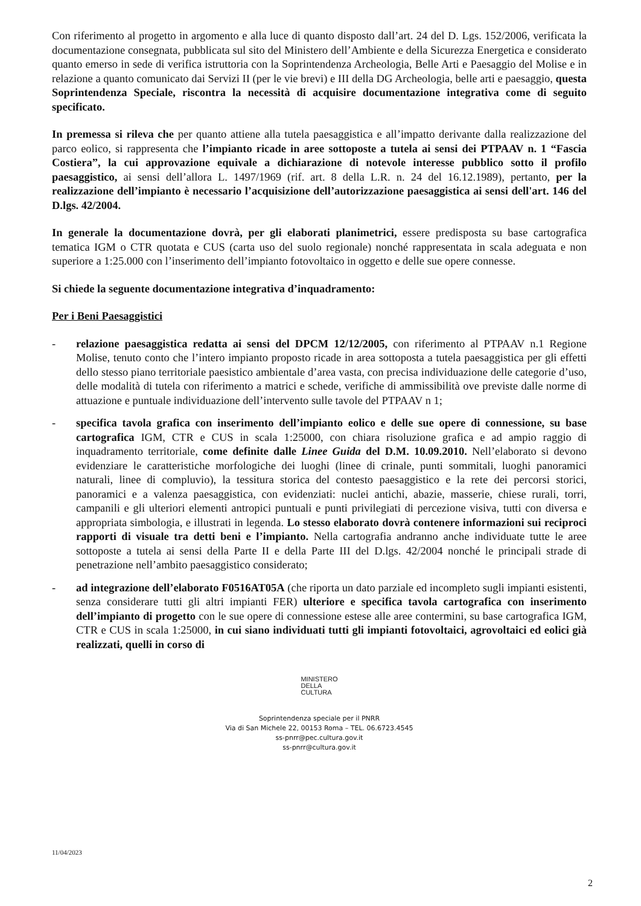Con riferimento al progetto in argomento e alla luce di quanto disposto dall’art. 24 del D. Lgs. 152/2006, verificata la documentazione consegnata, pubblicata sul sito del Ministero dell’Ambiente e della Sicurezza Energetica e considerato quanto emerso in sede di verifica istruttoria con la Soprintendenza Archeologia, Belle Arti e Paesaggio del Molise e in relazione a quanto comunicato dai Servizi II (per le vie brevi) e III della DG Archeologia, belle arti e paesaggio, questa Soprintendenza Speciale, riscontra la necessità di acquisire documentazione integrativa come di seguito specificato.
In premessa si rileva che per quanto attiene alla tutela paesaggistica e all’impatto derivante dalla realizzazione del parco eolico, si rappresenta che l’impianto ricade in aree sottoposte a tutela ai sensi dei PTPAAV n. 1 “Fascia Costiera”, la cui approvazione equivale a dichiarazione di notevole interesse pubblico sotto il profilo paesaggistico, ai sensi dell’allora L. 1497/1969 (rif. art. 8 della L.R. n. 24 del 16.12.1989), pertanto, per la realizzazione dell’impianto è necessario l’acquisizione dell’autorizzazione paesaggistica ai sensi dell'art. 146 del D.lgs. 42/2004.
In generale la documentazione dovrà, per gli elaborati planimetrici, essere predisposta su base cartografica tematica IGM o CTR quotata e CUS (carta uso del suolo regionale) nonché rappresentata in scala adeguata e non superiore a 1:25.000 con l’inserimento dell’impianto fotovoltaico in oggetto e delle sue opere connesse.
Si chiede la seguente documentazione integrativa d’inquadramento:
Per i Beni Paesaggistici
- relazione paesaggistica redatta ai sensi del DPCM 12/12/2005, con riferimento al PTPAAV n.1 Regione Molise, tenuto conto che l’intero impianto proposto ricade in area sottoposta a tutela paesaggistica per gli effetti dello stesso piano territoriale paesistico ambientale d’area vasta, con precisa individuazione delle categorie d’uso, delle modalità di tutela con riferimento a matrici e schede, verifiche di ammissibilità ove previste dalle norme di attuazione e puntuale individuazione dell’intervento sulle tavole del PTPAAV n 1;
- specifica tavola grafica con inserimento dell’impianto eolico e delle sue opere di connessione, su base cartografica IGM, CTR e CUS in scala 1:25000, con chiara risoluzione grafica e ad ampio raggio di inquadramento territoriale, come definite dalle Linee Guida del D.M. 10.09.2010. Nell’elaborato si devono evidenziare le caratteristiche morfologiche dei luoghi (linee di crinale, punti sommitali, luoghi panoramici naturali, linee di compluvio), la tessitura storica del contesto paesaggistico e la rete dei percorsi storici, panoramici e a valenza paesaggistica, con evidenziati: nuclei antichi, abazie, masserie, chiese rurali, torri, campanili e gli ulteriori elementi antropici puntuali e punti privilegiati di percezione visiva, tutti con diversa e appropriata simbologia, e illustrati in legenda. Lo stesso elaborato dovrà contenere informazioni sui reciproci rapporti di visuale tra detti beni e l’impianto. Nella cartografia andranno anche individuate tutte le aree sottoposte a tutela ai sensi della Parte II e della Parte III del D.lgs. 42/2004 nonché le principali strade di penetrazione nell’ambito paesaggistico considerato;
- ad integrazione dell’elaborato F0516AT05A (che riporta un dato parziale ed incompleto sugli impianti esistenti, senza considerare tutti gli altri impianti FER) ulteriore e specifica tavola cartografica con inserimento dell’impianto di progetto con le sue opere di connessione estese alle aree contermini, su base cartografica IGM, CTR e CUS in scala 1:25000, in cui siano individuati tutti gli impianti fotovoltaici, agrovoltaici ed eolici già realizzati, quelli in corso di
MINISTERO
DELLA
CULTURA
Soprintendenza speciale per il PNRR
Via di San Michele 22, 00153 Roma – TEL. 06.6723.4545
ss-pnrr@pec.cultura.gov.it
ss-pnrr@cultura.gov.it
11/04/2023
2